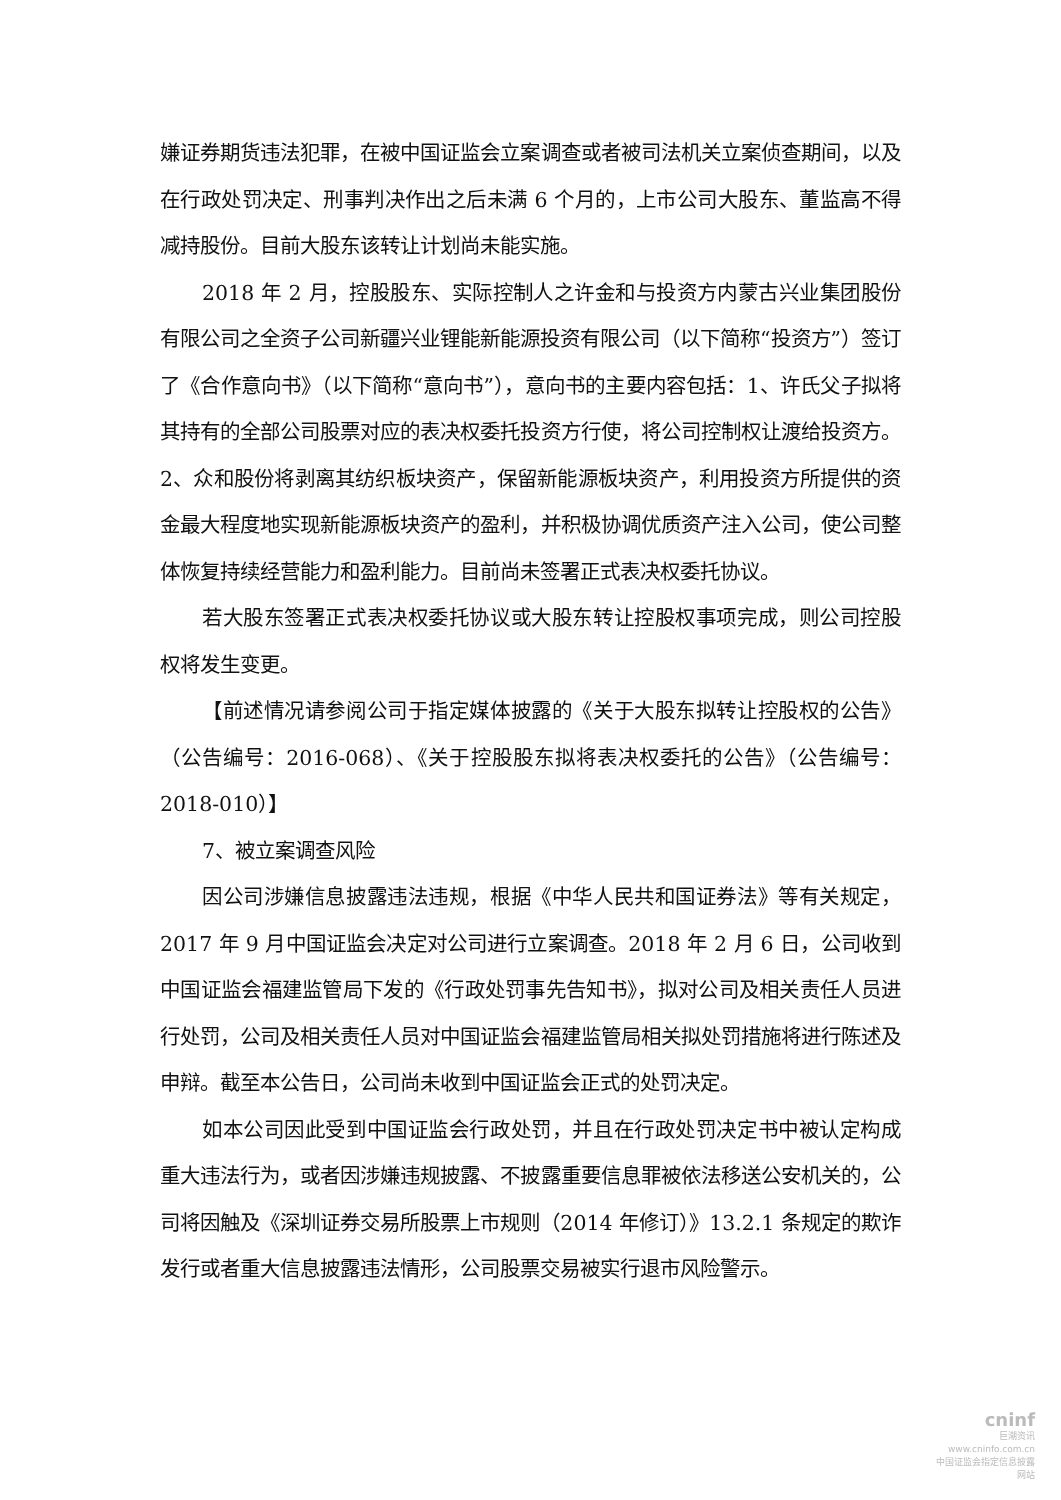嫌证券期货违法犯罪，在被中国证监会立案调查或者被司法机关立案侦查期间，以及在行政处罚决定、刑事判决作出之后未满 6 个月的，上市公司大股东、董监高不得减持股份。目前大股东该转让计划尚未能实施。
2018 年 2 月，控股股东、实际控制人之许金和与投资方内蒙古兴业集团股份有限公司之全资子公司新疆兴业锂能新能源投资有限公司（以下简称“投资方”）签订了《合作意向书》（以下简称“意向书”），意向书的主要内容包括：1、许氏父子拟将其持有的全部公司股票对应的表决权委托投资方行使，将公司控制权让渡给投资方。2、众和股份将剥离其纺织板块资产，保留新能源板块资产，利用投资方所提供的资金最大程度地实现新能源板块资产的盈利，并积极协调优质资产注入公司，使公司整体恢复持续经营能力和盈利能力。目前尚未签署正式表决权委托协议。
若大股东签署正式表决权委托协议或大股东转让控股权事项完成，则公司控股权将发生变更。
【前述情况请参阅公司于指定媒体披露的《关于大股东拟转让控股权的公告》（公告编号：2016-068）、《关于控股股东拟将表决权委托的公告》（公告编号：2018-010）】
7、被立案调查风险
因公司涉嫌信息披露违法违规，根据《中华人民共和国证券法》等有关规定，2017 年 9 月中国证监会决定对公司进行立案调查。2018 年 2 月 6 日，公司收到中国证监会福建监管局下发的《行政处罚事先告知书》，拟对公司及相关责任人员进行处罚，公司及相关责任人员对中国证监会福建监管局相关拟处罚措施将进行陈述及申辩。截至本公告日，公司尚未收到中国证监会正式的处罚决定。
如本公司因此受到中国证监会行政处罚，并且在行政处罚决定书中被认定构成重大违法行为，或者因涉嫌违规披露、不披露重要信息罪被依法移送公安机关的，公司将因触及《深圳证券交易所股票上市规则（2014 年修订）》13.2.1 条规定的欺诈发行或者重大信息披露违法情形，公司股票交易被实行退市风险警示。
cninf
巨潮资讯
www.cninfo.com.cn
中国证监会指定信息披露网站